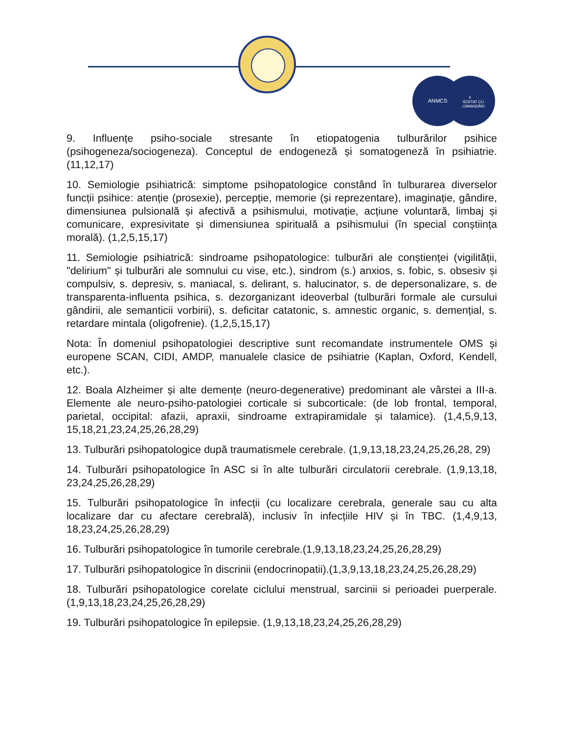II
ACREDITAT CU RECOMANDĂRI
ANMCS
9. Influențe psiho-sociale stresante în etiopatogenia tulburărilor psihice (psihogeneza/sociogeneza). Conceptul de endogeneză și somatogeneză în psihiatrie. (11,12,17)
10. Semiologie psihiatrică: simptome psihopatologice constând în tulburarea diverselor funcții psihice: atenție (prosexie), percepție, memorie (și reprezentare), imaginație, gândire, dimensiunea pulsională și afectivă a psihismului, motivație, acțiune voluntară, limbaj și comunicare, expresivitate și dimensiunea spirituală a psihismului (în special conștiința morală). (1,2,5,15,17)
11. Semiologie psihiatrică: sindroame psihopatologice: tulburări ale conștienței (vigilității, "delirium" și tulburări ale somnului cu vise, etc.), sindrom (s.) anxios, s. fobic, s. obsesiv și compulsiv, s. depresiv, s. maniacal, s. delirant, s. halucinator, s. de depersonalizare, s. de transparenta-influenta psihica, s. dezorganizant ideoverbal (tulburări formale ale cursului gândirii, ale semanticii vorbirii), s. deficitar catatonic, s. amnestic organic, s. demențial, s. retardare mintala (oligofrenie). (1,2,5,15,17)
Nota: În domeniul psihopatologiei descriptive sunt recomandate instrumentele OMS și europene SCAN, CIDI, AMDP, manualele clasice de psihiatrie (Kaplan, Oxford, Kendell, etc.).
12. Boala Alzheimer și alte demențe (neuro-degenerative) predominant ale vârstei a III-a. Elemente ale neuro-psiho-patologiei corticale si subcorticale: (de lob frontal, temporal, parietal, occipital: afazii, apraxii, sindroame extrapiramidale și talamice). (1,4,5,9,13, 15,18,21,23,24,25,26,28,29)
13. Tulburări psihopatologice după traumatismele cerebrale. (1,9,13,18,23,24,25,26,28, 29)
14. Tulburări psihopatologice în ASC si în alte tulburări circulatorii cerebrale. (1,9,13,18, 23,24,25,26,28,29)
15. Tulburări psihopatologice în infecții (cu localizare cerebrala, generale sau cu alta localizare dar cu afectare cerebrală), inclusiv în infecțiile HIV și în TBC. (1,4,9,13, 18,23,24,25,26,28,29)
16. Tulburări psihopatologice în tumorile cerebrale.(1,9,13,18,23,24,25,26,28,29)
17. Tulburări psihopatologice în discrinii (endocrinopatii).(1,3,9,13,18,23,24,25,26,28,29)
18. Tulburări psihopatologice corelate ciclului menstrual, sarcinii si perioadei puerperale. (1,9,13,18,23,24,25,26,28,29)
19. Tulburări psihopatologice în epilepsie. (1,9,13,18,23,24,25,26,28,29)